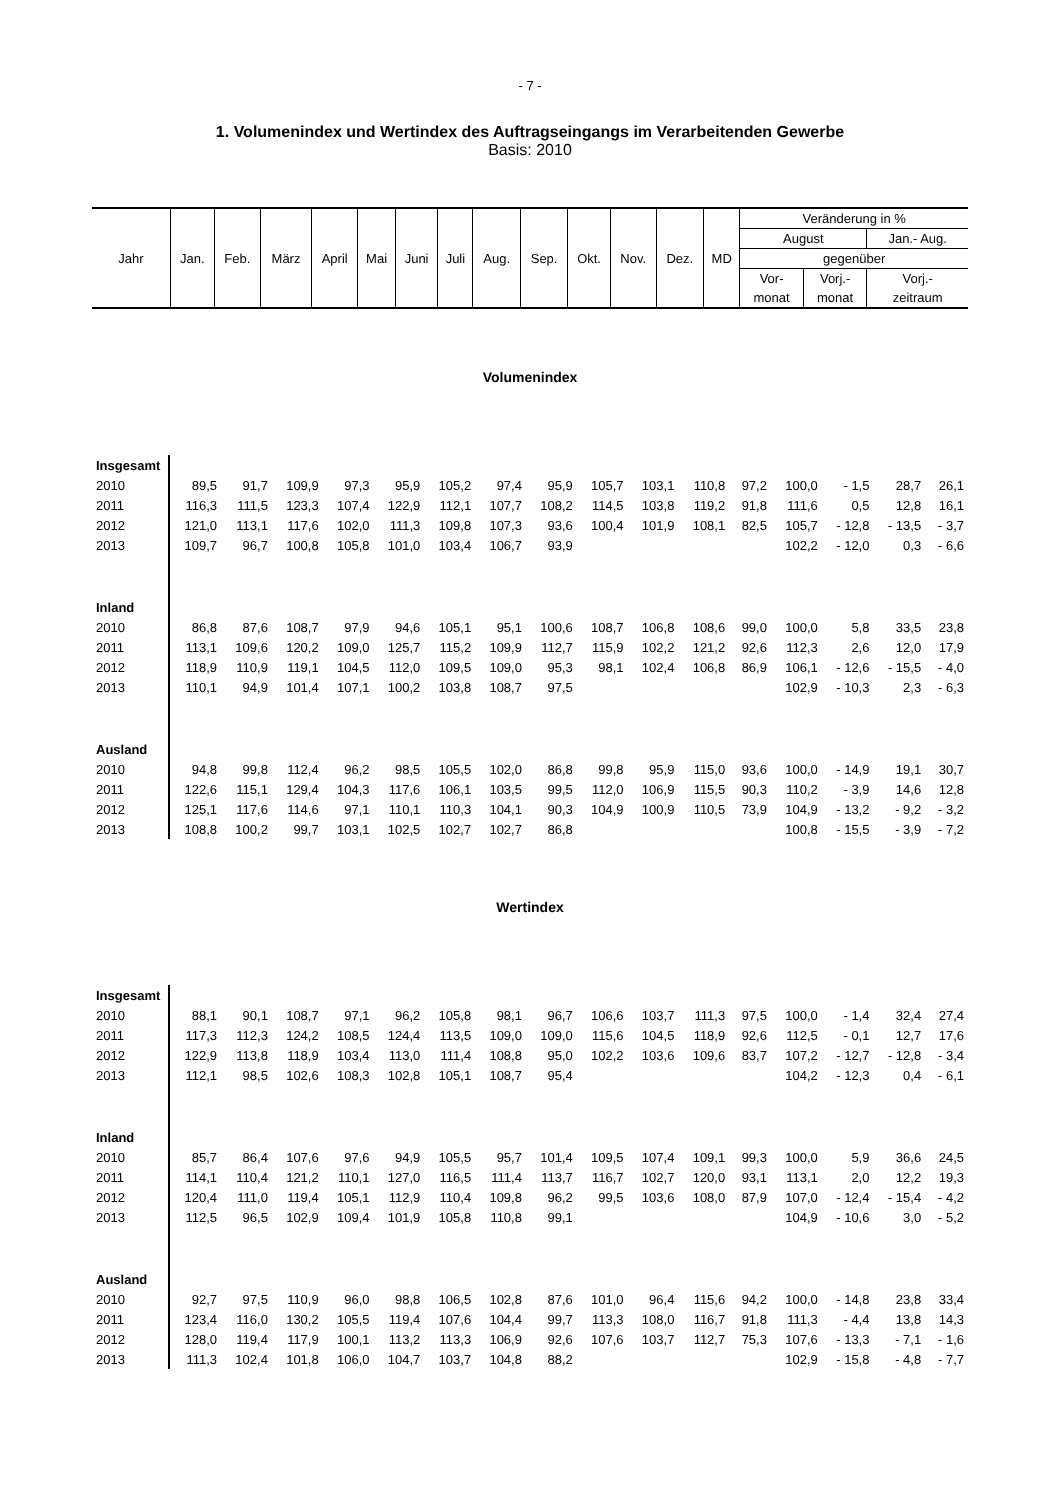- 7 -
1. Volumenindex und Wertindex des Auftragseingangs im Verarbeitenden Gewerbe
Basis: 2010
| Jahr | Jan. | Feb. | März | April | Mai | Juni | Juli | Aug. | Sep. | Okt. | Nov. | Dez. | MD | Veränderung in % | | |
| | | | | | | | | | | | | | | August | | Jan.- Aug. |
| | | | | | | | | | | | | | | gegenüber | | |
| | | | | | | | | | | | | | | Vor- | Vorj.- | Vorj.- |
| | | | | | | | | | | | | | | monat | monat | zeitraum |
Volumenindex
| Insgesamt | | | | | | | | | | | | | | | | |
| 2010 | 89,5 | 91,7 | 109,9 | 97,3 | 95,9 | 105,2 | 97,4 | 95,9 | 105,7 | 103,1 | 110,8 | 97,2 | 100,0 | - 1,5 | 28,7 | 26,1 |
| 2011 | 116,3 | 111,5 | 123,3 | 107,4 | 122,9 | 112,1 | 107,7 | 108,2 | 114,5 | 103,8 | 119,2 | 91,8 | 111,6 | 0,5 | 12,8 | 16,1 |
| 2012 | 121,0 | 113,1 | 117,6 | 102,0 | 111,3 | 109,8 | 107,3 | 93,6 | 100,4 | 101,9 | 108,1 | 82,5 | 105,7 | - 12,8 | - 13,5 | - 3,7 |
| 2013 | 109,7 | 96,7 | 100,8 | 105,8 | 101,0 | 103,4 | 106,7 | 93,9 | | | | | 102,2 | - 12,0 | 0,3 | - 6,6 |
| Inland | | | | | | | | | | | | | | | | |
| 2010 | 86,8 | 87,6 | 108,7 | 97,9 | 94,6 | 105,1 | 95,1 | 100,6 | 108,7 | 106,8 | 108,6 | 99,0 | 100,0 | 5,8 | 33,5 | 23,8 |
| 2011 | 113,1 | 109,6 | 120,2 | 109,0 | 125,7 | 115,2 | 109,9 | 112,7 | 115,9 | 102,2 | 121,2 | 92,6 | 112,3 | 2,6 | 12,0 | 17,9 |
| 2012 | 118,9 | 110,9 | 119,1 | 104,5 | 112,0 | 109,5 | 109,0 | 95,3 | 98,1 | 102,4 | 106,8 | 86,9 | 106,1 | - 12,6 | - 15,5 | - 4,0 |
| 2013 | 110,1 | 94,9 | 101,4 | 107,1 | 100,2 | 103,8 | 108,7 | 97,5 | | | | | 102,9 | - 10,3 | 2,3 | - 6,3 |
| Ausland | | | | | | | | | | | | | | | | |
| 2010 | 94,8 | 99,8 | 112,4 | 96,2 | 98,5 | 105,5 | 102,0 | 86,8 | 99,8 | 95,9 | 115,0 | 93,6 | 100,0 | - 14,9 | 19,1 | 30,7 |
| 2011 | 122,6 | 115,1 | 129,4 | 104,3 | 117,6 | 106,1 | 103,5 | 99,5 | 112,0 | 106,9 | 115,5 | 90,3 | 110,2 | - 3,9 | 14,6 | 12,8 |
| 2012 | 125,1 | 117,6 | 114,6 | 97,1 | 110,1 | 110,3 | 104,1 | 90,3 | 104,9 | 100,9 | 110,5 | 73,9 | 104,9 | - 13,2 | - 9,2 | - 3,2 |
| 2013 | 108,8 | 100,2 | 99,7 | 103,1 | 102,5 | 102,7 | 102,7 | 86,8 | | | | | 100,8 | - 15,5 | - 3,9 | - 7,2 |
Wertindex
| Insgesamt | | | | | | | | | | | | | | | | |
| 2010 | 88,1 | 90,1 | 108,7 | 97,1 | 96,2 | 105,8 | 98,1 | 96,7 | 106,6 | 103,7 | 111,3 | 97,5 | 100,0 | - 1,4 | 32,4 | 27,4 |
| 2011 | 117,3 | 112,3 | 124,2 | 108,5 | 124,4 | 113,5 | 109,0 | 109,0 | 115,6 | 104,5 | 118,9 | 92,6 | 112,5 | - 0,1 | 12,7 | 17,6 |
| 2012 | 122,9 | 113,8 | 118,9 | 103,4 | 113,0 | 111,4 | 108,8 | 95,0 | 102,2 | 103,6 | 109,6 | 83,7 | 107,2 | - 12,7 | - 12,8 | - 3,4 |
| 2013 | 112,1 | 98,5 | 102,6 | 108,3 | 102,8 | 105,1 | 108,7 | 95,4 | | | | | 104,2 | - 12,3 | 0,4 | - 6,1 |
| Inland | | | | | | | | | | | | | | | | |
| 2010 | 85,7 | 86,4 | 107,6 | 97,6 | 94,9 | 105,5 | 95,7 | 101,4 | 109,5 | 107,4 | 109,1 | 99,3 | 100,0 | 5,9 | 36,6 | 24,5 |
| 2011 | 114,1 | 110,4 | 121,2 | 110,1 | 127,0 | 116,5 | 111,4 | 113,7 | 116,7 | 102,7 | 120,0 | 93,1 | 113,1 | 2,0 | 12,2 | 19,3 |
| 2012 | 120,4 | 111,0 | 119,4 | 105,1 | 112,9 | 110,4 | 109,8 | 96,2 | 99,5 | 103,6 | 108,0 | 87,9 | 107,0 | - 12,4 | - 15,4 | - 4,2 |
| 2013 | 112,5 | 96,5 | 102,9 | 109,4 | 101,9 | 105,8 | 110,8 | 99,1 | | | | | 104,9 | - 10,6 | 3,0 | - 5,2 |
| Ausland | | | | | | | | | | | | | | | | |
| 2010 | 92,7 | 97,5 | 110,9 | 96,0 | 98,8 | 106,5 | 102,8 | 87,6 | 101,0 | 96,4 | 115,6 | 94,2 | 100,0 | - 14,8 | 23,8 | 33,4 |
| 2011 | 123,4 | 116,0 | 130,2 | 105,5 | 119,4 | 107,6 | 104,4 | 99,7 | 113,3 | 108,0 | 116,7 | 91,8 | 111,3 | - 4,4 | 13,8 | 14,3 |
| 2012 | 128,0 | 119,4 | 117,9 | 100,1 | 113,2 | 113,3 | 106,9 | 92,6 | 107,6 | 103,7 | 112,7 | 75,3 | 107,6 | - 13,3 | - 7,1 | - 1,6 |
| 2013 | 111,3 | 102,4 | 101,8 | 106,0 | 104,7 | 103,7 | 104,8 | 88,2 | | | | | 102,9 | - 15,8 | - 4,8 | - 7,7 |